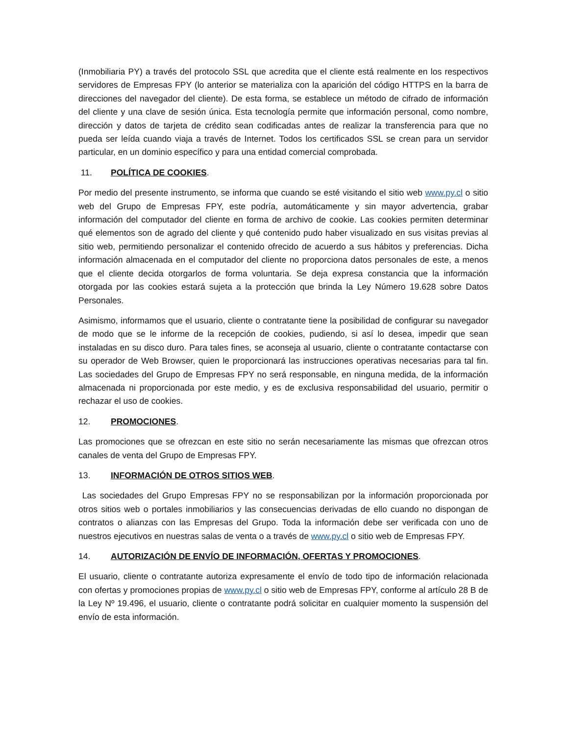(Inmobiliaria PY) a través del protocolo SSL que acredita que el cliente está realmente en los respectivos servidores de Empresas FPY (lo anterior se materializa con la aparición del código HTTPS en la barra de direcciones del navegador del cliente). De esta forma, se establece un método de cifrado de información del cliente y una clave de sesión única. Esta tecnología permite que información personal, como nombre, dirección y datos de tarjeta de crédito sean codificadas antes de realizar la transferencia para que no pueda ser leída cuando viaja a través de Internet. Todos los certificados SSL se crean para un servidor particular, en un dominio específico y para una entidad comercial comprobada.
11. POLÍTICA DE COOKIES.
Por medio del presente instrumento, se informa que cuando se esté visitando el sitio web www.py.cl o sitio web del Grupo de Empresas FPY, este podría, automáticamente y sin mayor advertencia, grabar información del computador del cliente en forma de archivo de cookie. Las cookies permiten determinar qué elementos son de agrado del cliente y qué contenido pudo haber visualizado en sus visitas previas al sitio web, permitiendo personalizar el contenido ofrecido de acuerdo a sus hábitos y preferencias. Dicha información almacenada en el computador del cliente no proporciona datos personales de este, a menos que el cliente decida otorgarlos de forma voluntaria. Se deja expresa constancia que la información otorgada por las cookies estará sujeta a la protección que brinda la Ley Número 19.628 sobre Datos Personales.
Asimismo, informamos que el usuario, cliente o contratante tiene la posibilidad de configurar su navegador de modo que se le informe de la recepción de cookies, pudiendo, si así lo desea, impedir que sean instaladas en su disco duro. Para tales fines, se aconseja al usuario, cliente o contratante contactarse con su operador de Web Browser, quien le proporcionará las instrucciones operativas necesarias para tal fin. Las sociedades del Grupo de Empresas FPY no será responsable, en ninguna medida, de la información almacenada ni proporcionada por este medio, y es de exclusiva responsabilidad del usuario, permitir o rechazar el uso de cookies.
12. PROMOCIONES.
Las promociones que se ofrezcan en este sitio no serán necesariamente las mismas que ofrezcan otros canales de venta del Grupo de Empresas FPY.
13. INFORMACIÓN DE OTROS SITIOS WEB.
Las sociedades del Grupo Empresas FPY no se responsabilizan por la información proporcionada por otros sitios web o portales inmobiliarios y las consecuencias derivadas de ello cuando no dispongan de contratos o alianzas con las Empresas del Grupo. Toda la información debe ser verificada con uno de nuestros ejecutivos en nuestras salas de venta o a través de www.py.cl o sitio web de Empresas FPY.
14. AUTORIZACIÓN DE ENVÍO DE INFORMACIÓN, OFERTAS Y PROMOCIONES.
El usuario, cliente o contratante autoriza expresamente el envío de todo tipo de información relacionada con ofertas y promociones propias de www.py.cl o sitio web de Empresas FPY, conforme al artículo 28 B de la Ley Nº 19.496, el usuario, cliente o contratante podrá solicitar en cualquier momento la suspensión del envío de esta información.